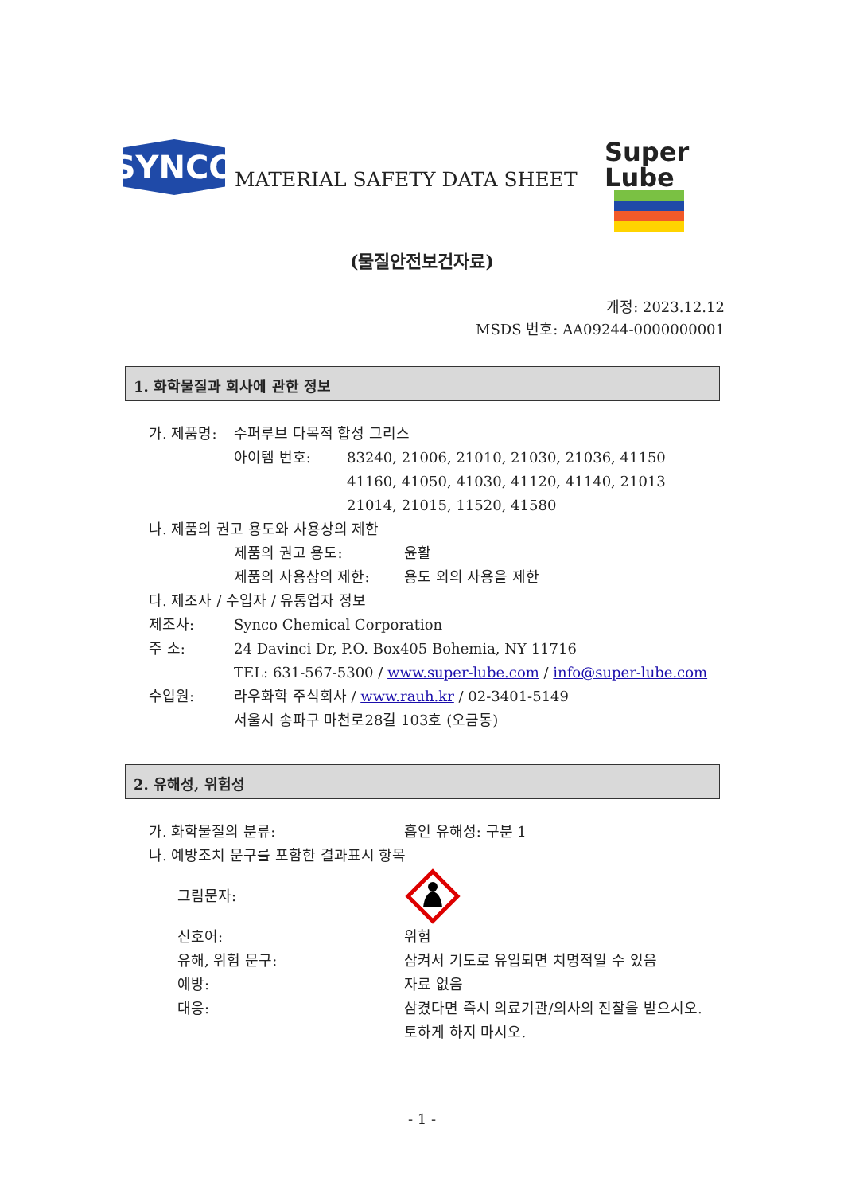SYNCO
MATERIAL SAFETY DATA SHEET
Super
Lube
(물질안전보건자료)
개정: 2023.12.12
MSDS 번호: AA09244-0000000001
1. 화학물질과 회사에 관한 정보
가. 제품명: 수퍼루브 다목적 합성 그리스
아이템 번호: 83240, 21006, 21010, 21030, 21036, 41150
41160, 41050, 41030, 41120, 41140, 21013
21014, 21015, 11520, 41580
나. 제품의 권고 용도와 사용상의 제한
제품의 권고 용도: 윤활
제품의 사용상의 제한: 용도 외의 사용을 제한
다. 제조사 / 수입자 / 유통업자 정보
제조사: Synco Chemical Corporation
주 소: 24 Davinci Dr, P.O. Box405 Bohemia, NY 11716
TEL: 631-567-5300 / www.super-lube.com / info@super-lube.com
수입원: 라우화학 주식회사 / www.rauh.kr / 02-3401-5149
서울시 송파구 마천로28길 103호 (오금동)
2. 유해성, 위험성
가. 화학물질의 분류: 흡인 유해성: 구분 1
나. 예방조치 문구를 포함한 결과표시 항목
그림문자:
신호어: 위험
유해, 위험 문구: 삼켜서 기도로 유입되면 치명적일 수 있음
예방: 자료 없음
대응: 삼켰다면 즉시 의료기관/의사의 진찰을 받으시오.
토하게 하지 마시오.
- 1 -